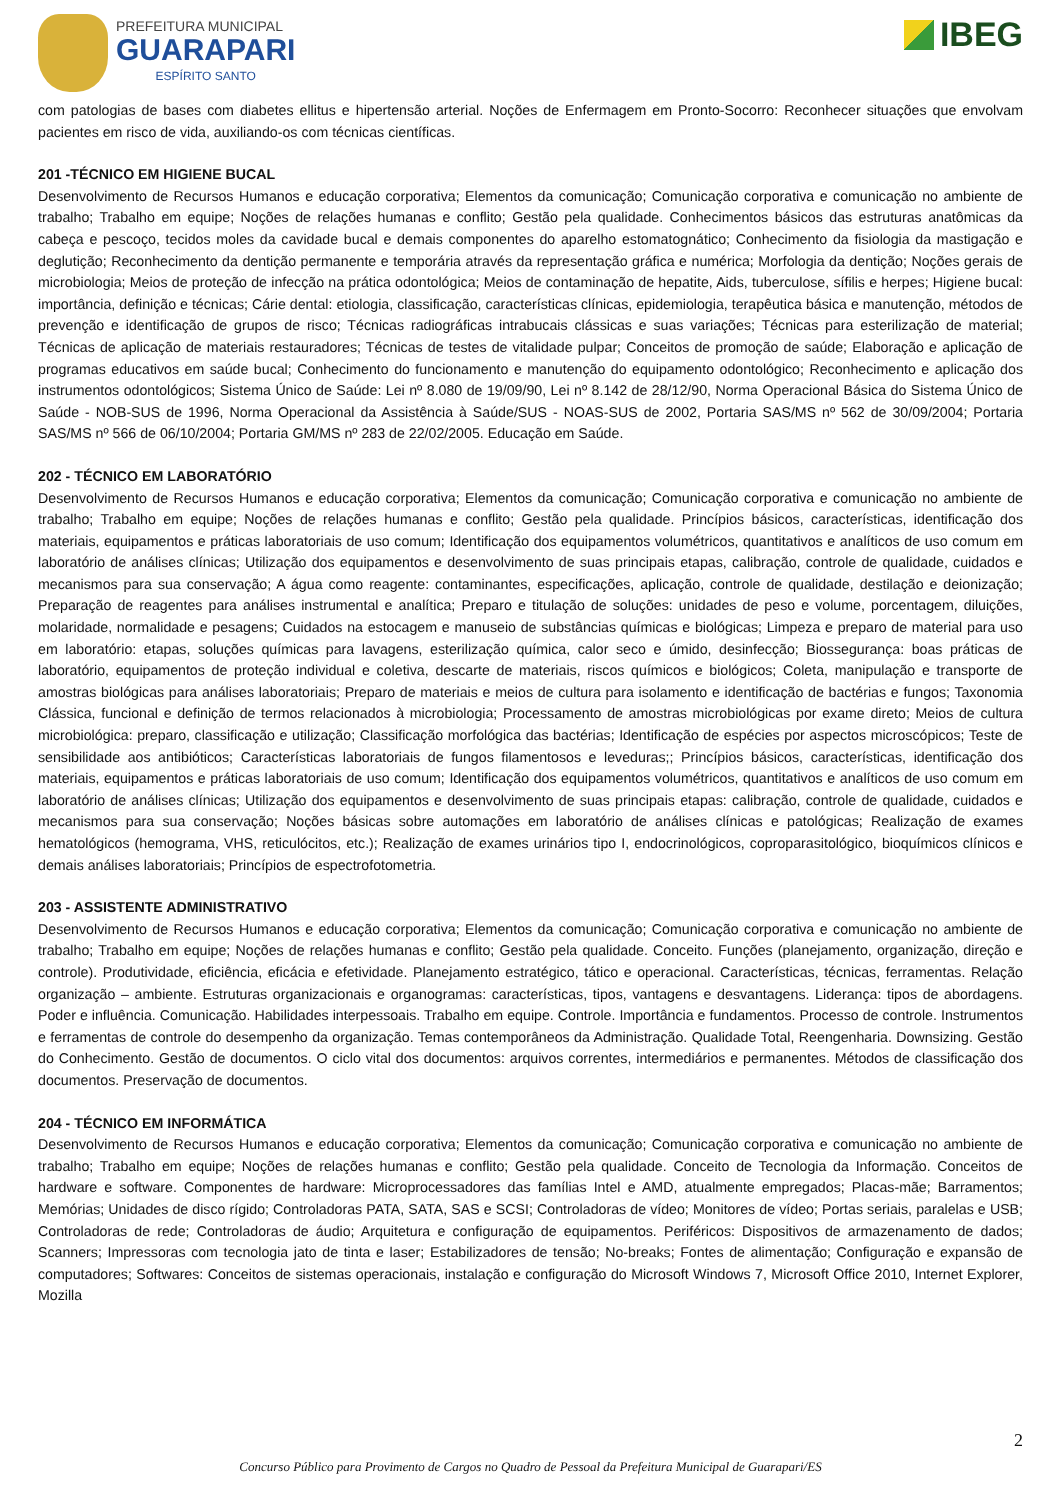PREFEITURA MUNICIPAL
GUARAPARI
ESPÍRITO SANTO
IBEG
com patologias de bases com diabetes ellitus e hipertensão arterial. Noções de Enfermagem em Pronto-Socorro: Reconhecer situações que envolvam pacientes em risco de vida, auxiliando-os com técnicas científicas.
201 -TÉCNICO EM HIGIENE BUCAL
Desenvolvimento de Recursos Humanos e educação corporativa; Elementos da comunicação; Comunicação corporativa e comunicação no ambiente de trabalho; Trabalho em equipe; Noções de relações humanas e conflito; Gestão pela qualidade. Conhecimentos básicos das estruturas anatômicas da cabeça e pescoço, tecidos moles da cavidade bucal e demais componentes do aparelho estomatognático; Conhecimento da fisiologia da mastigação e deglutição; Reconhecimento da dentição permanente e temporária através da representação gráfica e numérica; Morfologia da dentição; Noções gerais de microbiologia; Meios de proteção de infecção na prática odontológica; Meios de contaminação de hepatite, Aids, tuberculose, sífilis e herpes; Higiene bucal: importância, definição e técnicas; Cárie dental: etiologia, classificação, características clínicas, epidemiologia, terapêutica básica e manutenção, métodos de prevenção e identificação de grupos de risco; Técnicas radiográficas intrabucais clássicas e suas variações; Técnicas para esterilização de material; Técnicas de aplicação de materiais restauradores; Técnicas de testes de vitalidade pulpar; Conceitos de promoção de saúde; Elaboração e aplicação de programas educativos em saúde bucal; Conhecimento do funcionamento e manutenção do equipamento odontológico; Reconhecimento e aplicação dos instrumentos odontológicos; Sistema Único de Saúde: Lei nº 8.080 de 19/09/90, Lei nº 8.142 de 28/12/90, Norma Operacional Básica do Sistema Único de Saúde - NOB-SUS de 1996, Norma Operacional da Assistência à Saúde/SUS - NOAS-SUS de 2002, Portaria SAS/MS nº 562 de 30/09/2004; Portaria SAS/MS nº 566 de 06/10/2004; Portaria GM/MS nº 283 de 22/02/2005. Educação em Saúde.
202 - TÉCNICO EM LABORATÓRIO
Desenvolvimento de Recursos Humanos e educação corporativa; Elementos da comunicação; Comunicação corporativa e comunicação no ambiente de trabalho; Trabalho em equipe; Noções de relações humanas e conflito; Gestão pela qualidade. Princípios básicos, características, identificação dos materiais, equipamentos e práticas laboratoriais de uso comum; Identificação dos equipamentos volumétricos, quantitativos e analíticos de uso comum em laboratório de análises clínicas; Utilização dos equipamentos e desenvolvimento de suas principais etapas, calibração, controle de qualidade, cuidados e mecanismos para sua conservação; A água como reagente: contaminantes, especificações, aplicação, controle de qualidade, destilação e deionização; Preparação de reagentes para análises instrumental e analítica; Preparo e titulação de soluções: unidades de peso e volume, porcentagem, diluições, molaridade, normalidade e pesagens; Cuidados na estocagem e manuseio de substâncias químicas e biológicas; Limpeza e preparo de material para uso em laboratório: etapas, soluções químicas para lavagens, esterilização química, calor seco e úmido, desinfecção; Biossegurança: boas práticas de laboratório, equipamentos de proteção individual e coletiva, descarte de materiais, riscos químicos e biológicos; Coleta, manipulação e transporte de amostras biológicas para análises laboratoriais; Preparo de materiais e meios de cultura para isolamento e identificação de bactérias e fungos; Taxonomia Clássica, funcional e definição de termos relacionados à microbiologia; Processamento de amostras microbiológicas por exame direto; Meios de cultura microbiológica: preparo, classificação e utilização; Classificação morfológica das bactérias; Identificação de espécies por aspectos microscópicos; Teste de sensibilidade aos antibióticos; Características laboratoriais de fungos filamentosos e leveduras;; Princípios básicos, características, identificação dos materiais, equipamentos e práticas laboratoriais de uso comum; Identificação dos equipamentos volumétricos, quantitativos e analíticos de uso comum em laboratório de análises clínicas; Utilização dos equipamentos e desenvolvimento de suas principais etapas: calibração, controle de qualidade, cuidados e mecanismos para sua conservação; Noções básicas sobre automações em laboratório de análises clínicas e patológicas; Realização de exames hematológicos (hemograma, VHS, reticulócitos, etc.); Realização de exames urinários tipo I, endocrinológicos, coproparasitológico, bioquímicos clínicos e demais análises laboratoriais; Princípios de espectrofotometria.
203 - ASSISTENTE ADMINISTRATIVO
Desenvolvimento de Recursos Humanos e educação corporativa; Elementos da comunicação; Comunicação corporativa e comunicação no ambiente de trabalho; Trabalho em equipe; Noções de relações humanas e conflito; Gestão pela qualidade. Conceito. Funções (planejamento, organização, direção e controle). Produtividade, eficiência, eficácia e efetividade. Planejamento estratégico, tático e operacional. Características, técnicas, ferramentas. Relação organização – ambiente. Estruturas organizacionais e organogramas: características, tipos, vantagens e desvantagens. Liderança: tipos de abordagens. Poder e influência. Comunicação. Habilidades interpessoais. Trabalho em equipe. Controle. Importância e fundamentos. Processo de controle. Instrumentos e ferramentas de controle do desempenho da organização. Temas contemporâneos da Administração. Qualidade Total, Reengenharia. Downsizing. Gestão do Conhecimento. Gestão de documentos. O ciclo vital dos documentos: arquivos correntes, intermediários e permanentes. Métodos de classificação dos documentos. Preservação de documentos.
204 - TÉCNICO EM INFORMÁTICA
Desenvolvimento de Recursos Humanos e educação corporativa; Elementos da comunicação; Comunicação corporativa e comunicação no ambiente de trabalho; Trabalho em equipe; Noções de relações humanas e conflito; Gestão pela qualidade. Conceito de Tecnologia da Informação. Conceitos de hardware e software. Componentes de hardware: Microprocessadores das famílias Intel e AMD, atualmente empregados; Placas-mãe; Barramentos; Memórias; Unidades de disco rígido; Controladoras PATA, SATA, SAS e SCSI; Controladoras de vídeo; Monitores de vídeo; Portas seriais, paralelas e USB; Controladoras de rede; Controladoras de áudio; Arquitetura e configuração de equipamentos. Periféricos: Dispositivos de armazenamento de dados; Scanners; Impressoras com tecnologia jato de tinta e laser; Estabilizadores de tensão; No-breaks; Fontes de alimentação; Configuração e expansão de computadores; Softwares: Conceitos de sistemas operacionais, instalação e configuração do Microsoft Windows 7, Microsoft Office 2010, Internet Explorer, Mozilla
2
Concurso Público para Provimento de Cargos no Quadro de Pessoal da Prefeitura Municipal de Guarapari/ES